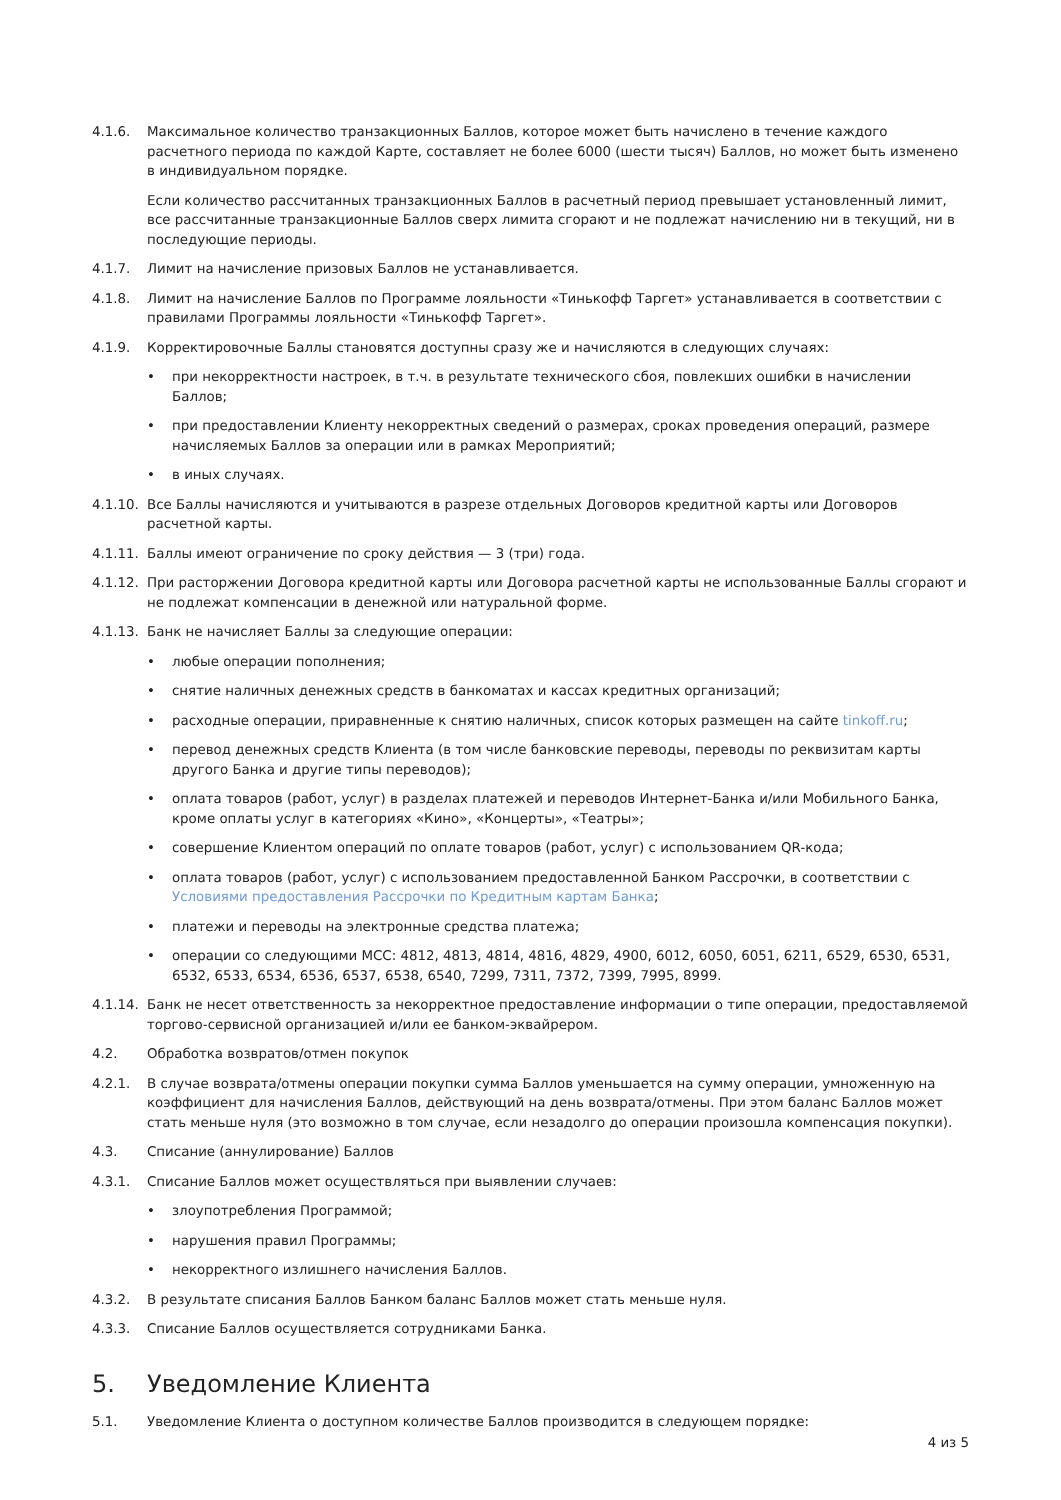4.1.6. Максимальное количество транзакционных Баллов, которое может быть начислено в течение каждого расчетного периода по каждой Карте, составляет не более 6000 (шести тысяч) Баллов, но может быть изменено в индивидуальном порядке.
Если количество рассчитанных транзакционных Баллов в расчетный период превышает установленный лимит, все рассчитанные транзакционные Баллов сверх лимита сгорают и не подлежат начислению ни в текущий, ни в последующие периоды.
4.1.7. Лимит на начисление призовых Баллов не устанавливается.
4.1.8. Лимит на начисление Баллов по Программе лояльности «Тинькофф Таргет» устанавливается в соответствии с правилами Программы лояльности «Тинькофф Таргет».
4.1.9. Корректировочные Баллы становятся доступны сразу же и начисляются в следующих случаях:
• при некорректности настроек, в т.ч. в результате технического сбоя, повлекших ошибки в начислении Баллов;
• при предоставлении Клиенту некорректных сведений о размерах, сроках проведения операций, размере начисляемых Баллов за операции или в рамках Мероприятий;
• в иных случаях.
4.1.10.
Все Баллы начисляются и учитываются в разрезе отдельных Договоров кредитной карты или Договоров расчетной карты.
4.1.11.
Баллы имеют ограничение по сроку действия — 3 (три) года.
4.1.12.
При расторжении Договора кредитной карты или Договора расчетной карты не использованные Баллы сгорают и не подлежат компенсации в денежной или натуральной форме.
4.1.13.
Банк не начисляет Баллы за следующие операции:
• любые операции пополнения;
• снятие наличных денежных средств в банкоматах и кассах кредитных организаций;
• расходные операции, приравненные к снятию наличных, список которых размещен на сайте tinkoff.ru;
• перевод денежных средств Клиента (в том числе банковские переводы, переводы по реквизитам карты другого Банка и другие типы переводов);
• оплата товаров (работ, услуг) в разделах платежей и переводов Интернет-Банка и/или Мобильного Банка, кроме оплаты услуг в категориях «Кино», «Концерты», «Театры»;
• совершение Клиентом операций по оплате товаров (работ, услуг) с использованием QR-кода;
• оплата товаров (работ, услуг) с использованием предоставленной Банком Рассрочки, в соответствии с Условиями предоставления Рассрочки по Кредитным картам Банка;
• платежи и переводы на электронные средства платежа;
• операции со следующими MCC: 4812, 4813, 4814, 4816, 4829, 4900, 6012, 6050, 6051, 6211, 6529, 6530, 6531, 6532, 6533, 6534, 6536, 6537, 6538, 6540, 7299, 7311, 7372, 7399, 7995, 8999.
4.1.14.
Банк не несет ответственность за некорректное предоставление информации о типе операции, предоставляемой торгово-сервисной организацией и/или ее банком-эквайрером.
4.2. Обработка возвратов/отмен покупок
4.2.1. В случае возврата/отмены операции покупки сумма Баллов уменьшается на сумму операции, умноженную на коэффициент для начисления Баллов, действующий на день возврата/отмены. При этом баланс Баллов может стать меньше нуля (это возможно в том случае, если незадолго до операции произошла компенсация покупки).
4.3. Списание (аннулирование) Баллов
4.3.1. Списание Баллов может осуществляться при выявлении случаев:
• злоупотребления Программой;
• нарушения правил Программы;
• некорректного излишнего начисления Баллов.
4.3.2. В результате списания Баллов Банком баланс Баллов может стать меньше нуля.
4.3.3. Списание Баллов осуществляется сотрудниками Банка.
5. Уведомление Клиента
5.1. Уведомление Клиента о доступном количестве Баллов производится в следующем порядке:
4 из 5